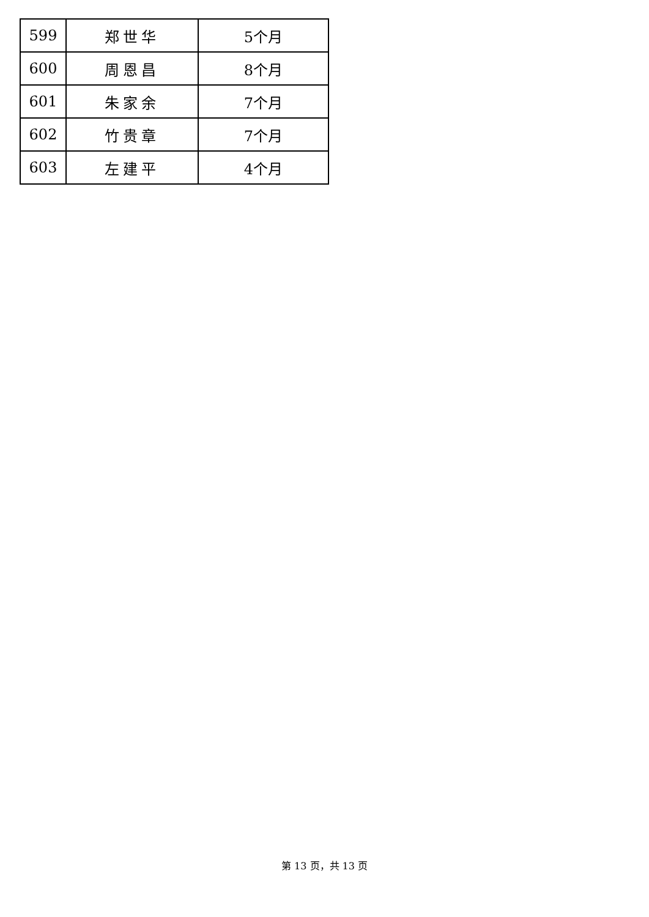| 599 | 郑世华 | 5个月 |
| 600 | 周恩昌 | 8个月 |
| 601 | 朱家余 | 7个月 |
| 602 | 竹贵章 | 7个月 |
| 603 | 左建平 | 4个月 |
第 13 页，共 13 页